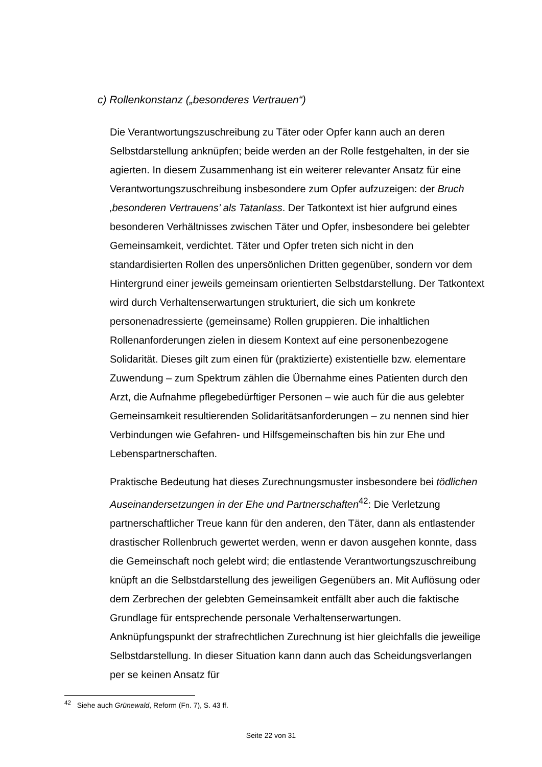c) Rollenkonstanz („besonderes Vertrauen“)
Die Verantwortungszuschreibung zu Täter oder Opfer kann auch an deren Selbstdarstellung anknüpfen; beide werden an der Rolle festgehalten, in der sie agierten. In diesem Zusammenhang ist ein weiterer relevanter Ansatz für eine Verantwortungszuschreibung insbesondere zum Opfer aufzuzeigen: der Bruch ‚besonderen Vertrauens’ als Tatanlass. Der Tatkontext ist hier aufgrund eines besonderen Verhältnisses zwischen Täter und Opfer, insbesondere bei gelebter Gemeinsamkeit, verdichtet. Täter und Opfer treten sich nicht in den standardisierten Rollen des unpersönlichen Dritten gegenüber, sondern vor dem Hintergrund einer jeweils gemeinsam orientierten Selbstdarstellung. Der Tatkontext wird durch Verhaltenserwartungen strukturiert, die sich um konkrete personenadressierte (gemeinsame) Rollen gruppieren. Die inhaltlichen Rollenanforderungen zielen in diesem Kontext auf eine personenbezogene Solidarität. Dieses gilt zum einen für (praktizierte) existentielle bzw. elementare Zuwendung – zum Spektrum zählen die Übernahme eines Patienten durch den Arzt, die Aufnahme pflegebedürftiger Personen – wie auch für die aus gelebter Gemeinsamkeit resultierenden Solidaritätsanforderungen – zu nennen sind hier Verbindungen wie Gefahren- und Hilfsgemeinschaften bis hin zur Ehe und Lebenspartnerschaften.
Praktische Bedeutung hat dieses Zurechnungsmuster insbesondere bei tödlichen Auseinandersetzungen in der Ehe und Partnerschaften<sup>42</sup>: Die Verletzung partnerschaftlicher Treue kann für den anderen, den Täter, dann als entlastender drastischer Rollenbruch gewertet werden, wenn er davon ausgehen konnte, dass die Gemeinschaft noch gelebt wird; die entlastende Verantwortungszuschreibung knüpft an die Selbstdarstellung des jeweiligen Gegenübers an. Mit Auflösung oder dem Zerbrechen der gelebten Gemeinsamkeit entfällt aber auch die faktische Grundlage für entsprechende personale Verhaltenserwartungen. Anknüpfungspunkt der strafrechtlichen Zurechnung ist hier gleichfalls die jeweilige Selbstdarstellung. In dieser Situation kann dann auch das Scheidungsverlangen per se keinen Ansatz für
<sup>42</sup> Siehe auch Grünewald, Reform (Fn. 7), S. 43 ff.
Seite 22 von 31